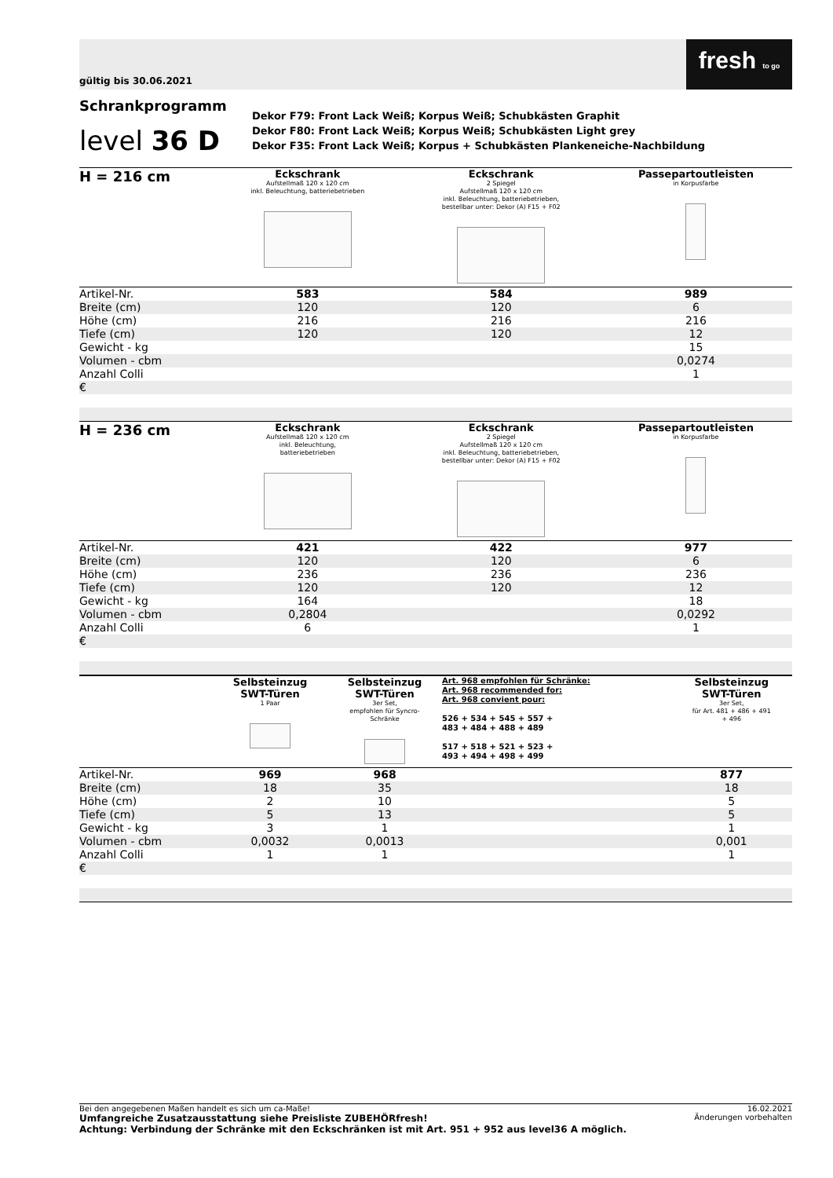gültig bis 30.06.2021
fresh to go
Schrankprogramm
level 36 D
Dekor F79: Front Lack Weiß; Korpus Weiß; Schubkästen Graphit
Dekor F80: Front Lack Weiß; Korpus Weiß; Schubkästen Light grey
Dekor F35: Front Lack Weiß; Korpus + Schubkästen Plankeneiche-Nachbildung
| H = 216 cm | Eckschrank Aufstellmaß 120 x 120 cm inkl. Beleuchtung, batteriebetrieben | Eckschrank 2 Spiegel Aufstellmaß 120 x 120 cm inkl. Beleuchtung, batteriebetrieben, bestellbar unter: Dekor (A) F15 + F02 | Passepartoutleisten in Korpusfarbe |
| Artikel-Nr. | 583 | 584 | 989 |
| Breite (cm) | 120 | 120 | 6 |
| Höhe (cm) | 216 | 216 | 216 |
| Tiefe (cm) | 120 | 120 | 12 |
| Gewicht - kg | | | 15 |
| Volumen - cbm | | | 0,0274 |
| Anzahl Colli | | | 1 |
| € | | | |
| H = 236 cm | Eckschrank Aufstellmaß 120 x 120 cm inkl. Beleuchtung, batteriebetrieben | Eckschrank 2 Spiegel Aufstellmaß 120 x 120 cm inkl. Beleuchtung, batteriebetrieben, bestellbar unter: Dekor (A) F15 + F02 | Passepartoutleisten in Korpusfarbe |
| Artikel-Nr. | 421 | 422 | 977 |
| Breite (cm) | 120 | 120 | 6 |
| Höhe (cm) | 236 | 236 | 236 |
| Tiefe (cm) | 120 | 120 | 12 |
| Gewicht - kg | 164 | | 18 |
| Volumen - cbm | 0,2804 | | 0,0292 |
| Anzahl Colli | 6 | | 1 |
| € | | | |
| | Selbsteinzug SWT-Türen 1 Paar | Selbsteinzug SWT-Türen 3er Set, empfohlen für Syncro- Schränke | Art. 968 empfohlen für Schränke: Art. 968 recommended for: Art. 968 convient pour: 526 + 534 + 545 + 557 + 483 + 484 + 488 + 489 517 + 518 + 521 + 523 + 493 + 494 + 498 + 499 | Selbsteinzug SWT-Türen 3er Set, für Art. 481 + 486 + 491 + 496 |
| Artikel-Nr. | 969 | 968 | | 877 |
| Breite (cm) | 18 | 35 | | 18 |
| Höhe (cm) | 2 | 10 | | 5 |
| Tiefe (cm) | 5 | 13 | | 5 |
| Gewicht - kg | 3 | 1 | | 1 |
| Volumen - cbm | 0,0032 | 0,0013 | | 0,001 |
| Anzahl Colli | 1 | 1 | | 1 |
| € | | | | |
16.02.2021
Änderungen vorbehalten
Bei den angegebenen Maßen handelt es sich um ca-Maße!
Umfangreiche Zusatzausstattung siehe Preisliste ZUBEHÖRfresh!
Achtung: Verbindung der Schränke mit den Eckschränken ist mit Art. 951 + 952 aus level36 A möglich.